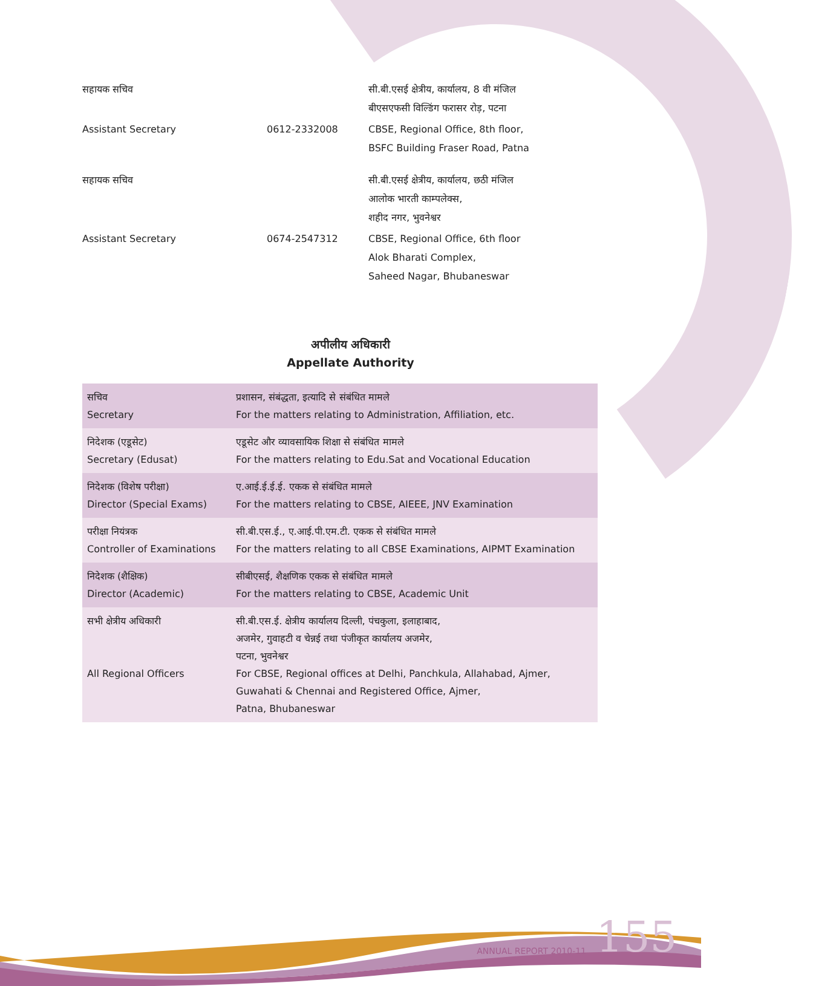| सहायक सचिव | | सी.बी.एसई क्षेत्रीय, कार्यालय, 8 वी मंजिल बीएसएफसी विल्डिंग फरासर रोड़, पटना |
| Assistant Secretary | 0612-2332008 | CBSE, Regional Office, 8th floor, BSFC Building Fraser Road, Patna |
| सहायक सचिव | | सी.बी.एसई क्षेत्रीय, कार्यालय, छठी मंजिल आलोक भारती काम्पलेक्स, शहीद नगर, भुवनेश्वर |
| Assistant Secretary | 0674-2547312 | CBSE, Regional Office, 6th floor Alok Bharati Complex, Saheed Nagar, Bhubaneswar |
अपीलीय अधिकारी
Appellate Authority
| सचिव Secretary | प्रशासन, संबंद्धता, इत्यादि से संबंधित मामले For the matters relating to Administration, Affiliation, etc. |
| निदेशक (एडूसेट) Secretary (Edusat) | एडूसेट और व्यावसायिक शिक्षा से संबंधित मामले For the matters relating to Edu.Sat and Vocational Education |
| निदेशक (विशेष परीक्षा) Director (Special Exams) | ए.आई.ई.ई.ई. एकक से संबंधित मामले For the matters relating to CBSE, AIEEE, JNV Examination |
| परीक्षा नियंत्रक Controller of Examinations | सी.बी.एस.ई., ए.आई.पी.एम.टी. एकक से संबंधित मामले For the matters relating to all CBSE Examinations, AIPMT Examination |
| निदेशक (शैक्षिक) Director (Academic) | सीबीएसई, शैक्षणिक एकक से संबंधित मामले For the matters relating to CBSE, Academic Unit |
| सभी क्षेत्रीय अधिकारी All Regional Officers | सी.बी.एस.ई. क्षेत्रीय कार्यालय दिल्ली, पंचकुला, इलाहाबाद, अजमेर, गुवाहटी व चेन्नई तथा पंजीकृत कार्यालय अजमेर, पटना, भुवनेश्वर For CBSE, Regional offices at Delhi, Panchkula, Allahabad, Ajmer, Guwahati & Chennai and Registered Office, Ajmer, Patna, Bhubaneswar |
ANNUAL REPORT 2010-11 155